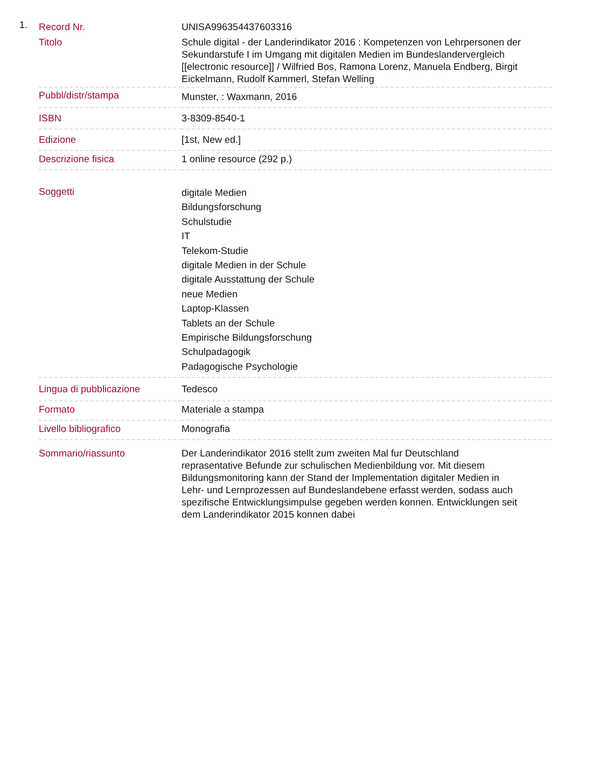1.
| Record Nr. | UNISA996354437603316 |
| Titolo | Schule digital - der Landerindikator 2016 : Kompetenzen von Lehrpersonen der Sekundarstufe I im Umgang mit digitalen Medien im Bundeslandervergleich [[electronic resource]] / Wilfried Bos, Ramona Lorenz, Manuela Endberg, Birgit Eickelmann, Rudolf Kammerl, Stefan Welling |
| Pubbl/distr/stampa | Munster, : Waxmann, 2016 |
| ISBN | 3-8309-8540-1 |
| Edizione | [1st, New ed.] |
| Descrizione fisica | 1 online resource (292 p.) |
| Soggetti | digitale Medien Bildungsforschung Schulstudie IT Telekom-Studie digitale Medien in der Schule digitale Ausstattung der Schule neue Medien Laptop-Klassen Tablets an der Schule Empirische Bildungsforschung Schulpadagogik Padagogische Psychologie |
| Lingua di pubblicazione | Tedesco |
| Formato | Materiale a stampa |
| Livello bibliografico | Monografia |
| Sommario/riassunto | Der Landerindikator 2016 stellt zum zweiten Mal fur Deutschland reprasentative Befunde zur schulischen Medienbildung vor. Mit diesem Bildungsmonitoring kann der Stand der Implementation digitaler Medien in Lehr- und Lernprozessen auf Bundeslandebene erfasst werden, sodass auch spezifische Entwicklungsimpulse gegeben werden konnen. Entwicklungen seit dem Landerindikator 2015 konnen dabei |